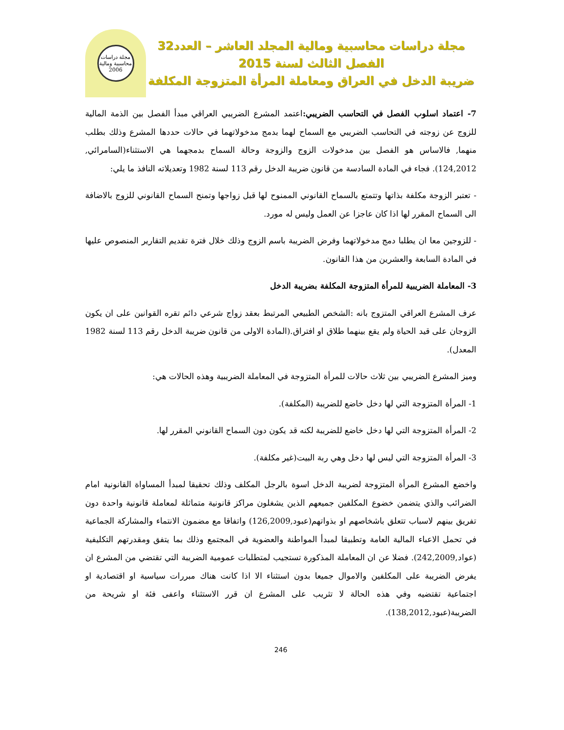مجلة دراسات محاسبية ومالية المجلد العاشر – العدد32
الفصل الثالث لسنة 2015
ضريبة الدخل في العراق ومعاملة المرأة المتزوجة المكلفة
مجلة دراسات محاسبية ومالية
2006
7- اعتماد اسلوب الفصل في التحاسب الضريبي: اعتمد المشرع الضريبي العراقي مبدأ الفصل بين الذمة المالية للزوج عن زوجته في التحاسب الضريبي مع السماح لهما بدمج مدخولاتهما في حالات حددها المشرع وذلك بطلب منهما, فالاساس هو الفصل بين مدخولات الزوج والزوجة وحالة السماح بدمجهما هي الاستثناء(السامرائي, 124,2012). فجاء في المادة السادسة من قانون ضريبة الدخل رقم 113 لسنة 1982 وتعديلاته النافذ ما يلي:
- تعتبر الزوجة مكلفة بذاتها وتتمتع بالسماح القانوني الممنوح لها قبل زواجها وتمنح السماح القانوني للزوج بالاضافة الى السماح المقرر لها اذا كان عاجزا عن العمل وليس له مورد.
- للزوجين معا ان يطلبا دمج مدخولاتهما وفرض الضريبة باسم الزوج وذلك خلال فترة تقديم التقارير المنصوص عليها في المادة السابعة والعشرين من هذا القانون.
3- المعاملة الضريبية للمرأة المتزوجة المكلفة بضريبة الدخل
عرف المشرع العراقي المتزوج بانه :الشخص الطبيعي المرتبط بعقد زواج شرعي دائم تقره القوانين على ان يكون الزوجان على قيد الحياة ولم يقع بينهما طلاق او افتراق.(المادة الاولى من قانون ضريبة الدخل رقم 113 لسنة 1982 المعدل).
وميز المشرع الضريبي بين ثلاث حالات للمرأة المتزوجة في المعاملة الضريبية وهذه الحالات هي:
1- المرأة المتزوجة التي لها دخل خاضع للضريبة (المكلفة).
2- المرأة المتزوجة التي لها دخل خاضع للضريبة لكنه قد يكون دون السماح القانوني المقرر لها.
3- المرأة المتزوجة التي ليس لها دخل وهي ربة البيت(غير مكلفة).
واخضع المشرع المرأة المتزوجة لضريبة الدخل اسوة بالرجل المكلف وذلك تحقيقا لمبدأ المساواة القانونية امام الضرائب والذي يتضمن خضوع المكلفين جميعهم الذين يشغلون مراكز قانونية متماثلة لمعاملة قانونية واحدة دون تفريق بينهم لاسباب تتعلق باشخاصهم او بذواتهم(عبود,126,2009) واتفاقا مع مضمون الانتماء والمشاركة الجماعية في تحمل الاعباء المالية العامة وتطبيقا لمبدأ المواطنة والعضوية في المجتمع وذلك بما يتفق ومقدرتهم التكليفية (عواد,242,2009). فضلا عن ان المعاملة المذكورة تستجيب لمتطلبات عمومية الضريبة التي تقتضي من المشرع ان يفرض الضريبة على المكلفين والاموال جميعا بدون استثناء الا اذا كانت هناك مبررات سياسية او اقتصادية او اجتماعية تقتضيه وفي هذه الحالة لا تثريب على المشرع ان قرر الاستثناء واعفى فئة او شريحة من الضريبة(عبود,138,2012).
246